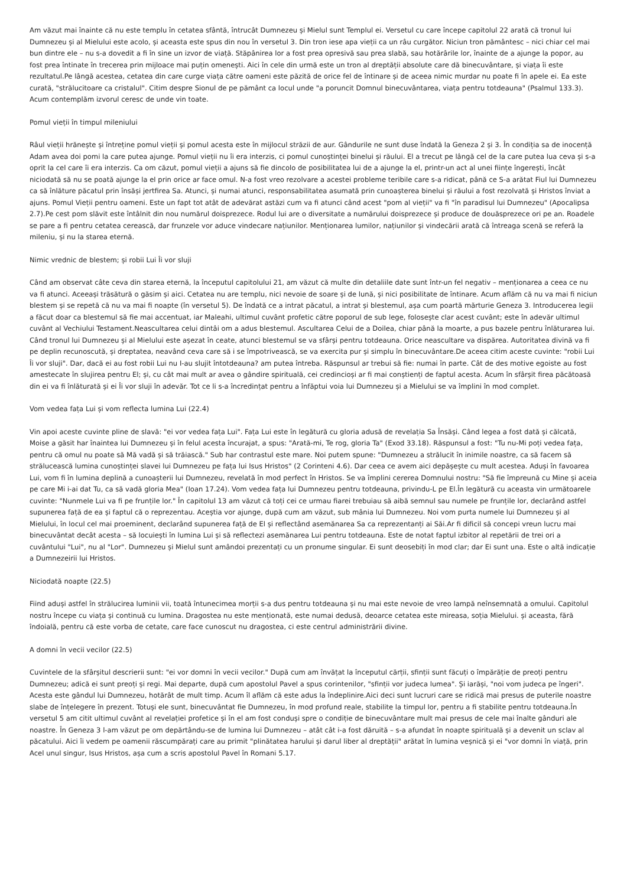Am văzut mai înainte că nu este templu în cetatea sfântă, întrucât Dumnezeu și Mielul sunt Templul ei. Versetul cu care începe capitolul 22 arată că tronul lui Dumnezeu și al Mielului este acolo, și aceasta este spus din nou în versetul 3. Din tron iese apa vieții ca un râu curgător. Niciun tron pământesc – nici chiar cel mai bun dintre ele – nu s-a dovedit a fi în sine un izvor de viață. Stăpânirea lor a fost prea opresivă sau prea slabă, sau hotărârile lor, înainte de a ajunge la popor, au fost prea întinate în trecerea prin mijloace mai puțin omenești. Aici în cele din urmă este un tron al dreptății absolute care dă binecuvântare, și viața îi este rezultatul.Pe lângă acestea, cetatea din care curge viața către oameni este păzită de orice fel de întinare și de aceea nimic murdar nu poate fi în apele ei. Ea este curată, "strălucitoare ca cristalul". Citim despre Sionul de pe pământ ca locul unde "a poruncit Domnul binecuvântarea, viața pentru totdeauna" (Psalmul 133.3). Acum contemplăm izvorul ceresc de unde vin toate.
Pomul vieții în timpul mileniului
Râul vieții hrănește și întreține pomul vieții și pomul acesta este în mijlocul străzii de aur. Gândurile ne sunt duse îndată la Geneza 2 și 3. În condiția sa de inocență Adam avea doi pomi la care putea ajunge. Pomul vieții nu îi era interzis, ci pomul cunoștinței binelui și răului. El a trecut pe lângă cel de la care putea lua ceva și s-a oprit la cel care îi era interzis. Ca om căzut, pomul vieții a ajuns să fie dincolo de posibilitatea lui de a ajunge la el, printr-un act al unei ființe îngerești, încât niciodată să nu se poată ajunge la el prin orice ar face omul. N-a fost vreo rezolvare a acestei probleme teribile care s-a ridicat, până ce S-a arătat Fiul lui Dumnezeu ca să înlăture păcatul prin însăși jertfirea Sa. Atunci, și numai atunci, responsabilitatea asumată prin cunoașterea binelui și răului a fost rezolvată și Hristos înviat a ajuns. Pomul Vieții pentru oameni. Este un fapt tot atât de adevărat astăzi cum va fi atunci când acest "pom al vieții" va fi "în paradisul lui Dumnezeu" (Apocalipsa 2.7).Pe cest pom slăvit este întâlnit din nou numărul doisprezece. Rodul lui are o diversitate a numărului doisprezece și produce de douăsprezece ori pe an. Roadele se pare a fi pentru cetatea cerească, dar frunzele vor aduce vindecare națiunilor. Menționarea lumilor, națiunilor și vindecării arată că întreaga scenă se referă la mileniu, și nu la starea eternă.
Nimic vrednic de blestem; și robii Lui Îi vor sluji
Când am observat câte ceva din starea eternă, la începutul capitolului 21, am văzut că multe din detaliile date sunt într-un fel negativ – menționarea a ceea ce nu va fi atunci. Aceeași trăsătură o găsim și aici. Cetatea nu are templu, nici nevoie de soare și de lună, și nici posibilitate de întinare. Acum aflăm că nu va mai fi niciun blestem și se repetă că nu va mai fi noapte (în versetul 5). De îndată ce a intrat păcatul, a intrat și blestemul, așa cum poartă mărturie Geneza 3. Introducerea legii a făcut doar ca blestemul să fie mai accentuat, iar Maleahi, ultimul cuvânt profetic către poporul de sub lege, folosește clar acest cuvânt; este în adevăr ultimul cuvânt al Vechiului Testament.Neascultarea celui dintâi om a adus blestemul. Ascultarea Celui de a Doilea, chiar până la moarte, a pus bazele pentru înlăturarea lui. Când tronul lui Dumnezeu și al Mielului este așezat în ceate, atunci blestemul se va sfârși pentru totdeauna. Orice neascultare va dispărea. Autoritatea divină va fi pe deplin recunoscută, și dreptatea, neavând ceva care să i se împotrivească, se va exercita pur și simplu în binecuvântare.De aceea citim aceste cuvinte: "robii Lui Îi vor sluji". Dar, dacă ei au fost robii Lui nu I-au slujit întotdeauna? am putea întreba. Răspunsul ar trebui să fie: numai în parte. Cât de des motive egoiste au fost amestecate în slujirea pentru El; și, cu cât mai mult ar avea o gândire spirituală, cei credincioși ar fi mai conștienți de faptul acesta. Acum în sfârșit firea păcătoasă din ei va fi înlăturată și ei Îi vor sluji în adevăr. Tot ce li s-a încredințat pentru a înfăptui voia lui Dumnezeu și a Mielului se va împlini în mod complet.
Vom vedea fața Lui și vom reflecta lumina Lui (22.4)
Vin apoi aceste cuvinte pline de slavă: "ei vor vedea fața Lui". Fața Lui este în legătură cu gloria adusă de revelația Sa Însăși. Când legea a fost dată și călcată, Moise a găsit har înaintea lui Dumnezeu și în felul acesta încurajat, a spus: "Arată-mi, Te rog, gloria Ta" (Exod 33.18). Răspunsul a fost: "Tu nu-Mi poți vedea fața, pentru că omul nu poate să Mă vadă și să trăiască." Sub har contrastul este mare. Noi putem spune: "Dumnezeu a strălucit în inimile noastre, ca să facem să strălucească lumina cunoștinței slavei lui Dumnezeu pe fața lui Isus Hristos" (2 Corinteni 4.6). Dar ceea ce avem aici depășește cu mult acestea. Aduși în favoarea Lui, vom fi în lumina deplină a cunoașterii lui Dumnezeu, revelată în mod perfect în Hristos. Se va împlini cererea Domnului nostru: "Să fie împreună cu Mine și aceia pe care Mi i-ai dat Tu, ca să vadă gloria Mea" (Ioan 17.24). Vom vedea fața lui Dumnezeu pentru totdeauna, privindu-L pe El.În legătură cu aceasta vin următoarele cuvinte: "Nunmele Lui va fi pe frunțile lor." În capitolul 13 am văzut că toți cei ce urmau fiarei trebuiau să aibă semnul sau numele pe frunțile lor, declarând astfel supunerea față de ea și faptul că o reprezentau. Aceștia vor ajunge, după cum am văzut, sub mânia lui Dumnezeu. Noi vom purta numele lui Dumnezeu și al Mielului, în locul cel mai proeminent, declarând supunerea față de El și reflectând asemănarea Sa ca reprezentanți ai Săi.Ar fi dificil să concepi vreun lucru mai binecuvântat decât acesta – să locuiești în lumina Lui și să reflectezi asemănarea Lui pentru totdeauna. Este de notat faptul izbitor al repetării de trei ori a cuvântului "Lui", nu al "Lor". Dumnezeu și Mielul sunt amândoi prezentați cu un pronume singular. Ei sunt deosebiți în mod clar; dar Ei sunt una. Este o altă indicație a Dumnezeirii lui Hristos.
Niciodată noapte (22.5)
Fiind aduși astfel în strălucirea luminii vii, toată întunecimea morții s-a dus pentru totdeauna și nu mai este nevoie de vreo lampă neînsemnată a omului. Capitolul nostru începe cu viața și continuă cu lumina. Dragostea nu este menționată, este numai dedusă, deoarce cetatea este mireasa, soția Mielului. și aceasta, fără îndoială, pentru că este vorba de cetate, care face cunoscut nu dragostea, ci este centrul administrării divine.
A domni în vecii vecilor (22.5)
Cuvintele de la sfârșitul descrierii sunt: "ei vor domni în vecii vecilor." După cum am învățat la începutul cărții, sfinții sunt făcuți o împărăție de preoți pentru Dumnezeu; adică ei sunt preoți și regi. Mai departe, după cum apostolul Pavel a spus corintenilor, "sfinții vor judeca lumea". Și iarăși, "noi vom judeca pe îngeri". Acesta este gândul lui Dumnezeu, hotărât de mult timp. Acum îl aflăm că este adus la îndeplinire.Aici deci sunt lucruri care se ridică mai presus de puterile noastre slabe de înțelegere în prezent. Totuși ele sunt, binecuvântat fie Dumnezeu, în mod profund reale, stabilite la timpul lor, pentru a fi stabilite pentru totdeauna.În versetul 5 am citit ultimul cuvânt al revelației profetice și în el am fost conduși spre o condiție de binecuvântare mult mai presus de cele mai înalte gânduri ale noastre. În Geneza 3 l-am văzut pe om depărtându-se de lumina lui Dumnezeu – atât cât i-a fost dăruită – s-a afundat în noapte spirituală și a devenit un sclav al păcatului. Aici îi vedem pe oamenii răscumpărați care au primit "plinătatea harului și darul liber al dreptății" arătat în lumina veșnică și ei "vor domni în viață, prin Acel unul singur, Isus Hristos, așa cum a scris apostolul Pavel în Romani 5.17.